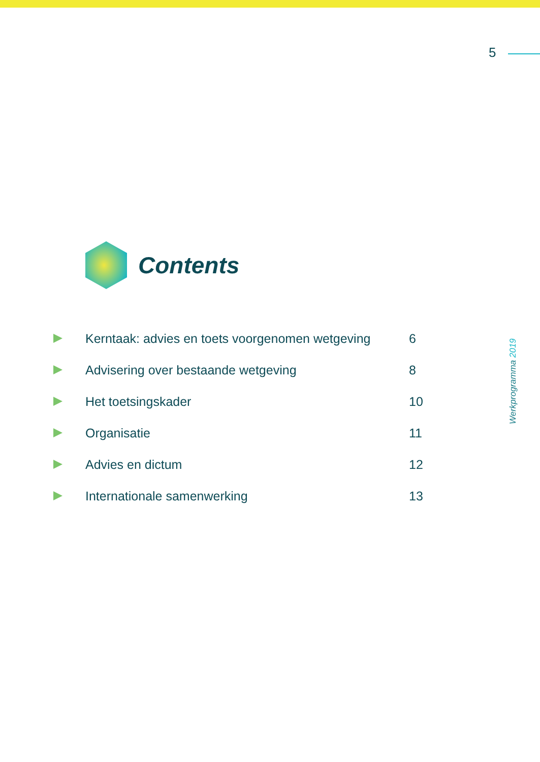5
Contents
Kerntaak: advies en toets voorgenomen wetgeving 6
Advisering over bestaande wetgeving 8
Het toetsingskader 10
Organisatie 11
Advies en dictum 12
Internationale samenwerking 13
Werkprogramma 2019